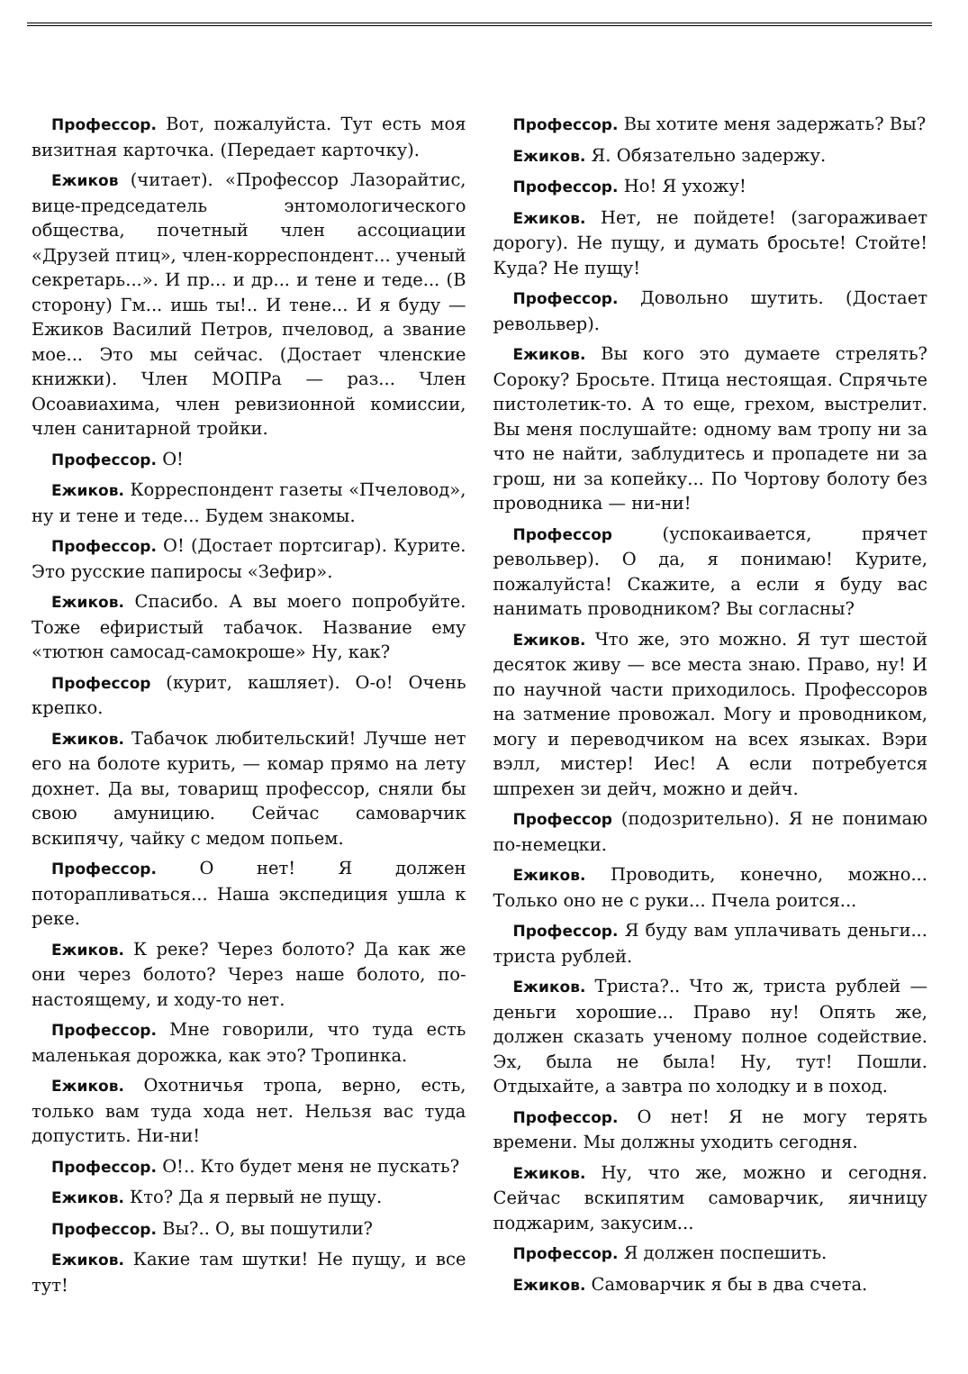Профессор. Вот, пожалуйста. Тут есть моя визитная карточка. (Передает карточку).
Ежиков (читает). «Профессор Лазорайтис, вице-председатель энтомологического общества, почетный член ассоциации «Друзей птиц», член-корреспондент... ученый секретарь...». И пр... и др... и тене и теде... (В сторону) Гм... ишь ты!.. И тене... И я буду — Ежиков Василий Петров, пчеловод, а звание мое... Это мы сейчас. (Достает членские книжки). Член МОПРа — раз... Член Осоавиахима, член ревизионной комиссии, член санитарной тройки.
Профессор. О!
Ежиков. Корреспондент газеты «Пчеловод», ну и тене и теде... Будем знакомы.
Профессор. О! (Достает портсигар). Курите. Это русские папиросы «Зефир».
Ежиков. Спасибо. А вы моего попробуйте. Тоже ефиристый табачок. Название ему «тютюн самосад-самокроше» Ну, как?
Профессор (курит, кашляет). О-о! Очень крепко.
Ежиков. Табачок любительский! Лучше нет его на болоте курить, — комар прямо на лету дохнет. Да вы, товарищ профессор, сняли бы свою амуницию. Сейчас самоварчик вскипячу, чайку с медом попьем.
Профессор. О нет! Я должен поторапливаться... Наша экспедиция ушла к реке.
Ежиков. К реке? Через болото? Да как же они через болото? Через наше болото, по-настоящему, и ходу-то нет.
Профессор. Мне говорили, что туда есть маленькая дорожка, как это? Тропинка.
Ежиков. Охотничья тропа, верно, есть, только вам туда хода нет. Нельзя вас туда допустить. Ни-ни!
Профессор. О!.. Кто будет меня не пускать?
Ежиков. Кто? Да я первый не пущу.
Профессор. Вы?.. О, вы пошутили?
Ежиков. Какие там шутки! Не пущу, и все тут!
Профессор. Вы хотите меня задержать? Вы?
Ежиков. Я. Обязательно задержу.
Профессор. Но! Я ухожу!
Ежиков. Нет, не пойдете! (загораживает дорогу). Не пущу, и думать бросьте! Стойте! Куда? Не пущу!
Профессор. Довольно шутить. (Достает револьвер).
Ежиков. Вы кого это думаете стрелять? Сороку? Бросьте. Птица нестоящая. Спрячьте пистолетик-то. А то еще, грехом, выстрелит. Вы меня послушайте: одному вам тропу ни за что не найти, заблудитесь и пропадете ни за грош, ни за копейку... По Чортову болоту без проводника — ни-ни!
Профессор (успокаивается, прячет револьвер). О да, я понимаю! Курите, пожалуйста! Скажите, а если я буду вас нанимать проводником? Вы согласны?
Ежиков. Что же, это можно. Я тут шестой десяток живу — все места знаю. Право, ну! И по научной части приходилось. Профессоров на затмение провожал. Могу и проводником, могу и переводчиком на всех языках. Вэри вэлл, мистер! Иес! А если потребуется шпрехен зи дейч, можно и дейч.
Профессор (подозрительно). Я не понимаю по-немецки.
Ежиков. Проводить, конечно, можно... Только оно не с руки... Пчела роится...
Профессор. Я буду вам уплачивать деньги... триста рублей.
Ежиков. Триста?.. Что ж, триста рублей — деньги хорошие... Право ну! Опять же, должен сказать ученому полное содействие. Эх, была не была! Ну, тут! Пошли. Отдыхайте, а завтра по холодку и в поход.
Профессор. О нет! Я не могу терять времени. Мы должны уходить сегодня.
Ежиков. Ну, что же, можно и сегодня. Сейчас вскипятим самоварчик, яичницу поджарим, закусим...
Профессор. Я должен поспешить.
Ежиков. Самоварчик я бы в два счета.